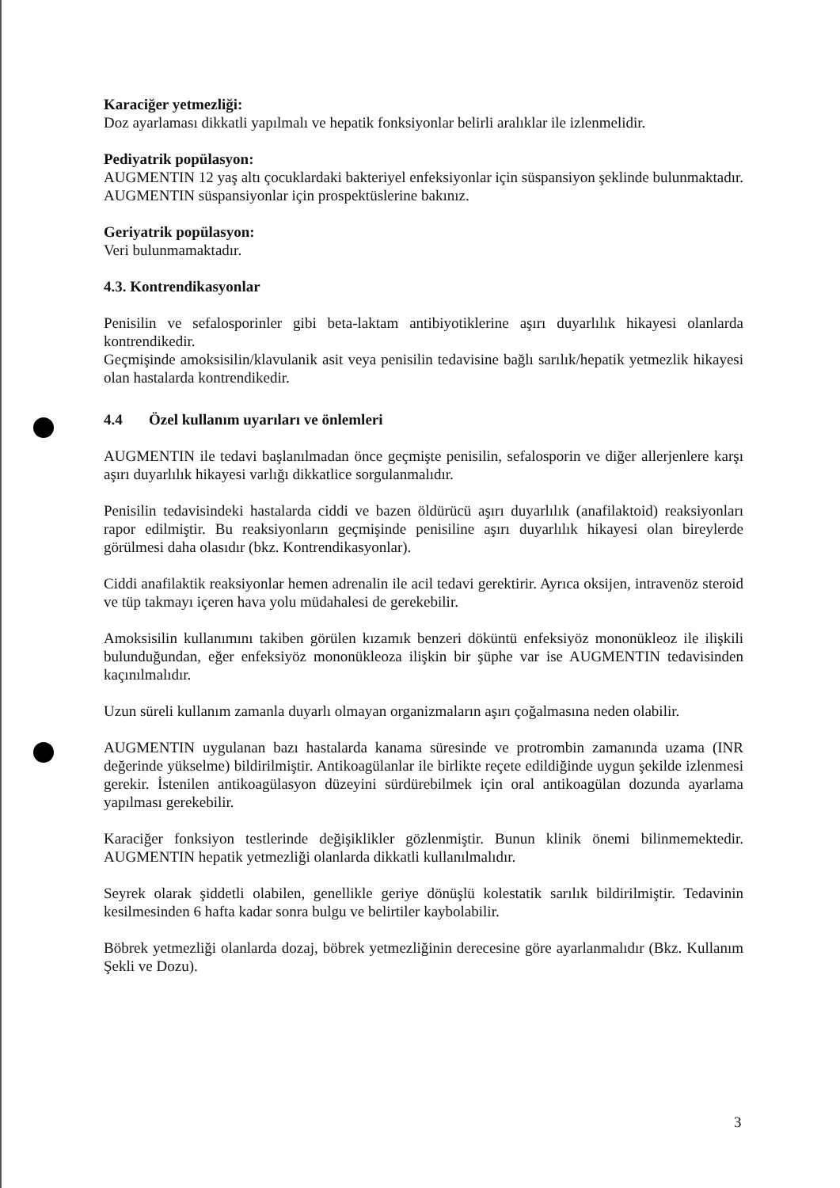Karaciğer yetmezliği:
Doz ayarlaması dikkatli yapılmalı ve hepatik fonksiyonlar belirli aralıklar ile izlenmelidir.
Pediyatrik popülasyon:
AUGMENTIN 12 yaş altı çocuklardaki bakteriyel enfeksiyonlar için süspansiyon şeklinde bulunmaktadır. AUGMENTIN süspansiyonlar için prospektüslerine bakınız.
Geriyatrik popülasyon:
Veri bulunmamaktadır.
4.3. Kontrendikasyonlar
Penisilin ve sefalosporinler gibi beta-laktam antibiyotiklerine aşırı duyarlılık hikayesi olanlarda kontrendikedir.
Geçmişinde amoksisilin/klavulanik asit veya penisilin tedavisine bağlı sarılık/hepatik yetmezlik hikayesi olan hastalarda kontrendikedir.
4.4 Özel kullanım uyarıları ve önlemleri
AUGMENTIN ile tedavi başlanılmadan önce geçmişte penisilin, sefalosporin ve diğer allerjenlere karşı aşırı duyarlılık hikayesi varlığı dikkatlice sorgulanmalıdır.
Penisilin tedavisindeki hastalarda ciddi ve bazen öldürücü aşırı duyarlılık (anafilaktoid) reaksiyonları rapor edilmiştir. Bu reaksiyonların geçmişinde penisiline aşırı duyarlılık hikayesi olan bireylerde görülmesi daha olasıdır (bkz. Kontrendikasyonlar).
Ciddi anafilaktik reaksiyonlar hemen adrenalin ile acil tedavi gerektirir. Ayrıca oksijen, intravenöz steroid ve tüp takmayı içeren hava yolu müdahalesi de gerekebilir.
Amoksisilin kullanımını takiben görülen kızamık benzeri döküntü enfeksiyöz mononükleoz ile ilişkili bulunduğundan, eğer enfeksiyöz mononükleoza ilişkin bir şüphe var ise AUGMENTIN tedavisinden kaçınılmalıdır.
Uzun süreli kullanım zamanla duyarlı olmayan organizmaların aşırı çoğalmasına neden olabilir.
AUGMENTIN uygulanan bazı hastalarda kanama süresinde ve protrombin zamanında uzama (INR değerinde yükselme) bildirilmiştir. Antikoagülanlar ile birlikte reçete edildiğinde uygun şekilde izlenmesi gerekir. İstenilen antikoagülasyon düzeyini sürdürebilmek için oral antikoagülan dozunda ayarlama yapılması gerekebilir.
Karaciğer fonksiyon testlerinde değişiklikler gözlenmiştir. Bunun klinik önemi bilinmemektedir. AUGMENTIN hepatik yetmezliği olanlarda dikkatli kullanılmalıdır.
Seyrek olarak şiddetli olabilen, genellikle geriye dönüşlü kolestatik sarılık bildirilmiştir. Tedavinin kesilmesinden 6 hafta kadar sonra bulgu ve belirtiler kaybolabilir.
Böbrek yetmezliği olanlarda dozaj, böbrek yetmezliğinin derecesine göre ayarlanmalıdır (Bkz. Kullanım Şekli ve Dozu).
3